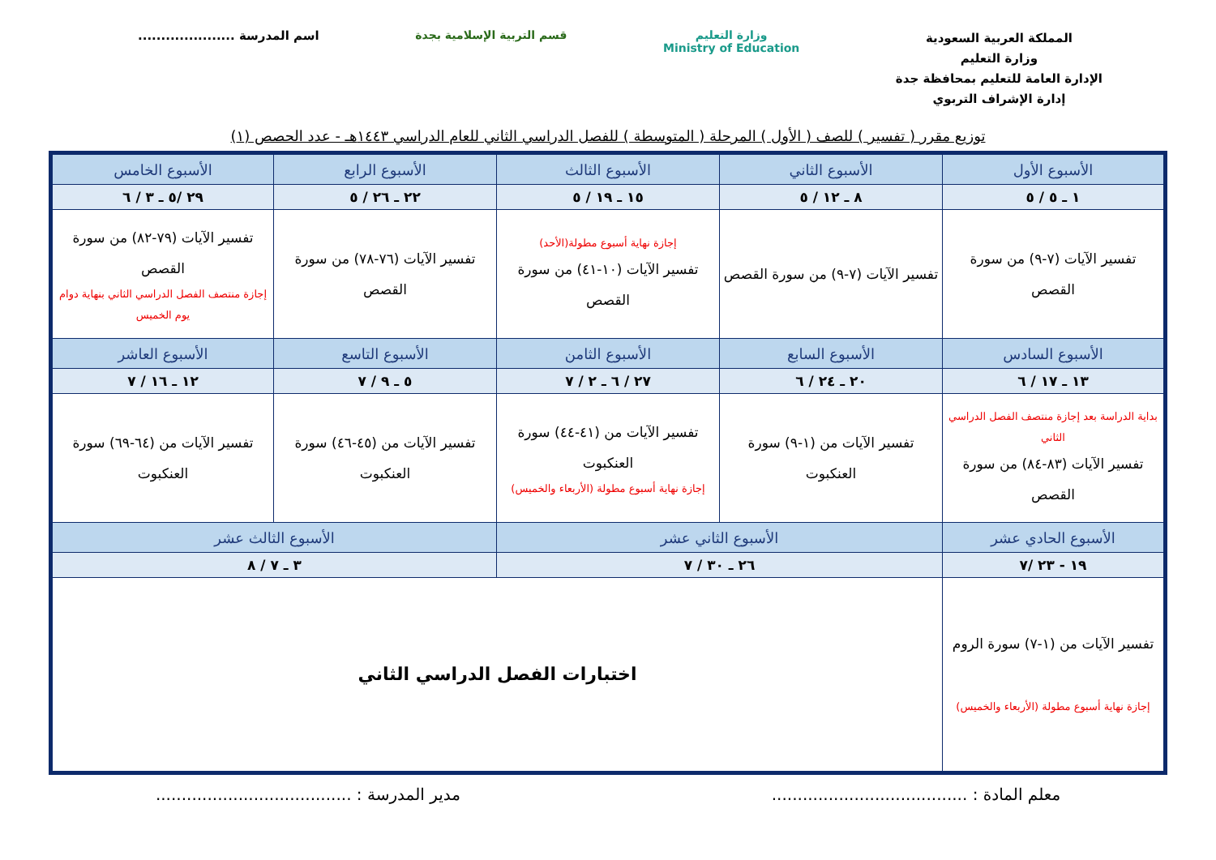المملكة العربية السعودية
وزارة التعليم
الإدارة العامة للتعليم بمحافظة جدة
إدارة الإشراف التربوي
وزارة التعليم
Ministry of Education
قسم التربية الإسلامية بجدة اسم المدرسة .....................
توزيع مقرر ( تفسير ) للصف ( الأول ) المرحلة ( المتوسطة ) للفصل الدراسي الثاني للعام الدراسي ١٤٤٣هـ - عدد الحصص (١)
| الأسبوع الأول | الأسبوع الثاني | الأسبوع الثالث | الأسبوع الرابع | الأسبوع الخامس |
| --- | --- | --- | --- | --- |
| ١ ـ ٥ / ٥ | ٨ ـ ١٢ / ٥ | ١٥ ـ ١٩ / ٥ | ٢٢ ـ ٢٦ / ٥ | ٢٩ /٥ ـ ٣ / ٦ |
| تفسير الآيات (٧-٩) من سورة القصص | تفسير الآيات (٧-٩) من سورة القصص | إجازة نهاية أسبوع مطولة(الأحد) تفسير الآيات (١٠-٤١) من سورة القصص | تفسير الآيات (٧٦-٧٨) من سورة القصص | تفسير الآيات (٧٩-٨٢) من سورة القصص إجازة منتصف الفصل الدراسي الثاني بنهاية دوام يوم الخميس |
| الأسبوع السادس | الأسبوع السابع | الأسبوع الثامن | الأسبوع التاسع | الأسبوع العاشر |
| ١٣ ـ ١٧ / ٦ | ٢٠ ـ ٢٤ / ٦ | ٢٧ / ٦ ـ ٢ / ٧ | ٥ ـ ٩ / ٧ | ١٢ ـ ١٦ / ٧ |
| بداية الدراسة بعد إجازة منتصف الفصل الدراسي الثاني تفسير الآيات (٨٣-٨٤) من سورة القصص | تفسير الآيات من (١-٩) سورة العنكبوت | تفسير الآيات من (٤١-٤٤) سورة العنكبوت إجازة نهاية أسبوع مطولة (الأربعاء والخميس) | تفسير الآيات من (٤٥-٤٦) سورة العنكبوت | تفسير الآيات من (٦٤-٦٩) سورة العنكبوت |
| الأسبوع الحادي عشر | الأسبوع الثاني عشر | | الأسبوع الثالث عشر | |
| ١٩ - ٢٣ /٧ | ٢٦ ـ ٣٠ / ٧ | | ٣ ـ ٧ / ٨ | |
| تفسير الآيات من (١-٧) سورة الروم إجازة نهاية أسبوع مطولة (الأربعاء والخميس) | اختبارات الفصل الدراسي الثاني | | | |
معلم المادة : ......................................
مدير المدرسة : ......................................